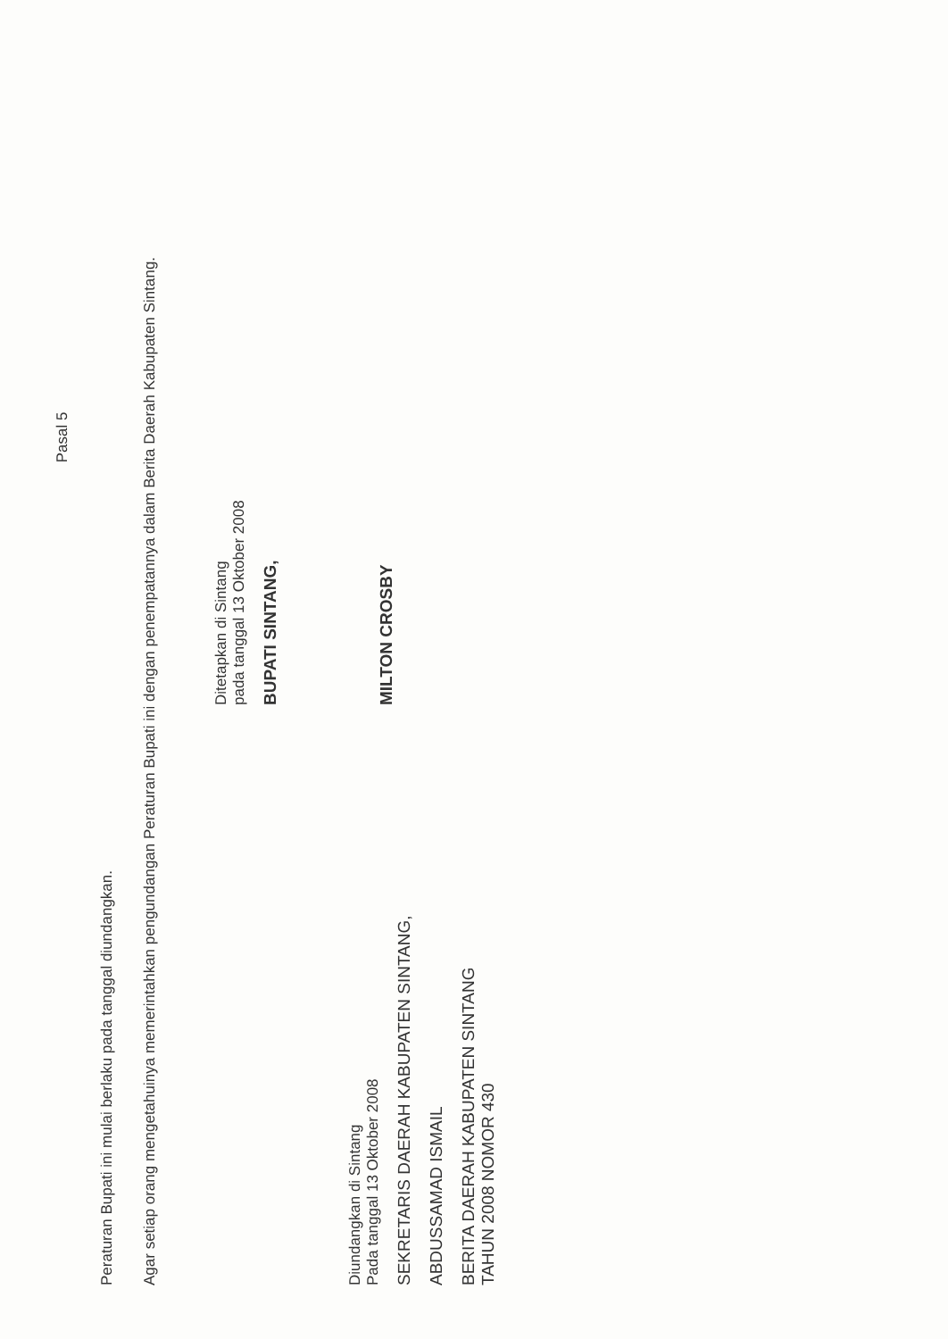Pasal 5
Peraturan Bupati ini mulai berlaku pada tanggal diundangkan.
Agar setiap orang mengetahuinya memerintahkan pengundangan Peraturan Bupati ini dengan penempatannya dalam Berita Daerah Kabupaten Sintang.
Diundangkan di Sintang
Pada tanggal 13 Oktober 2008
SEKRETARIS DAERAH KABUPATEN SINTANG,
ABDUSSAMAD ISMAIL
BERITA DAERAH KABUPATEN SINTANG
TAHUN 2008 NOMOR 430
Ditetapkan di Sintang
pada tanggal 13 Oktober 2008
BUPATI SINTANG,
MILTON CROSBY